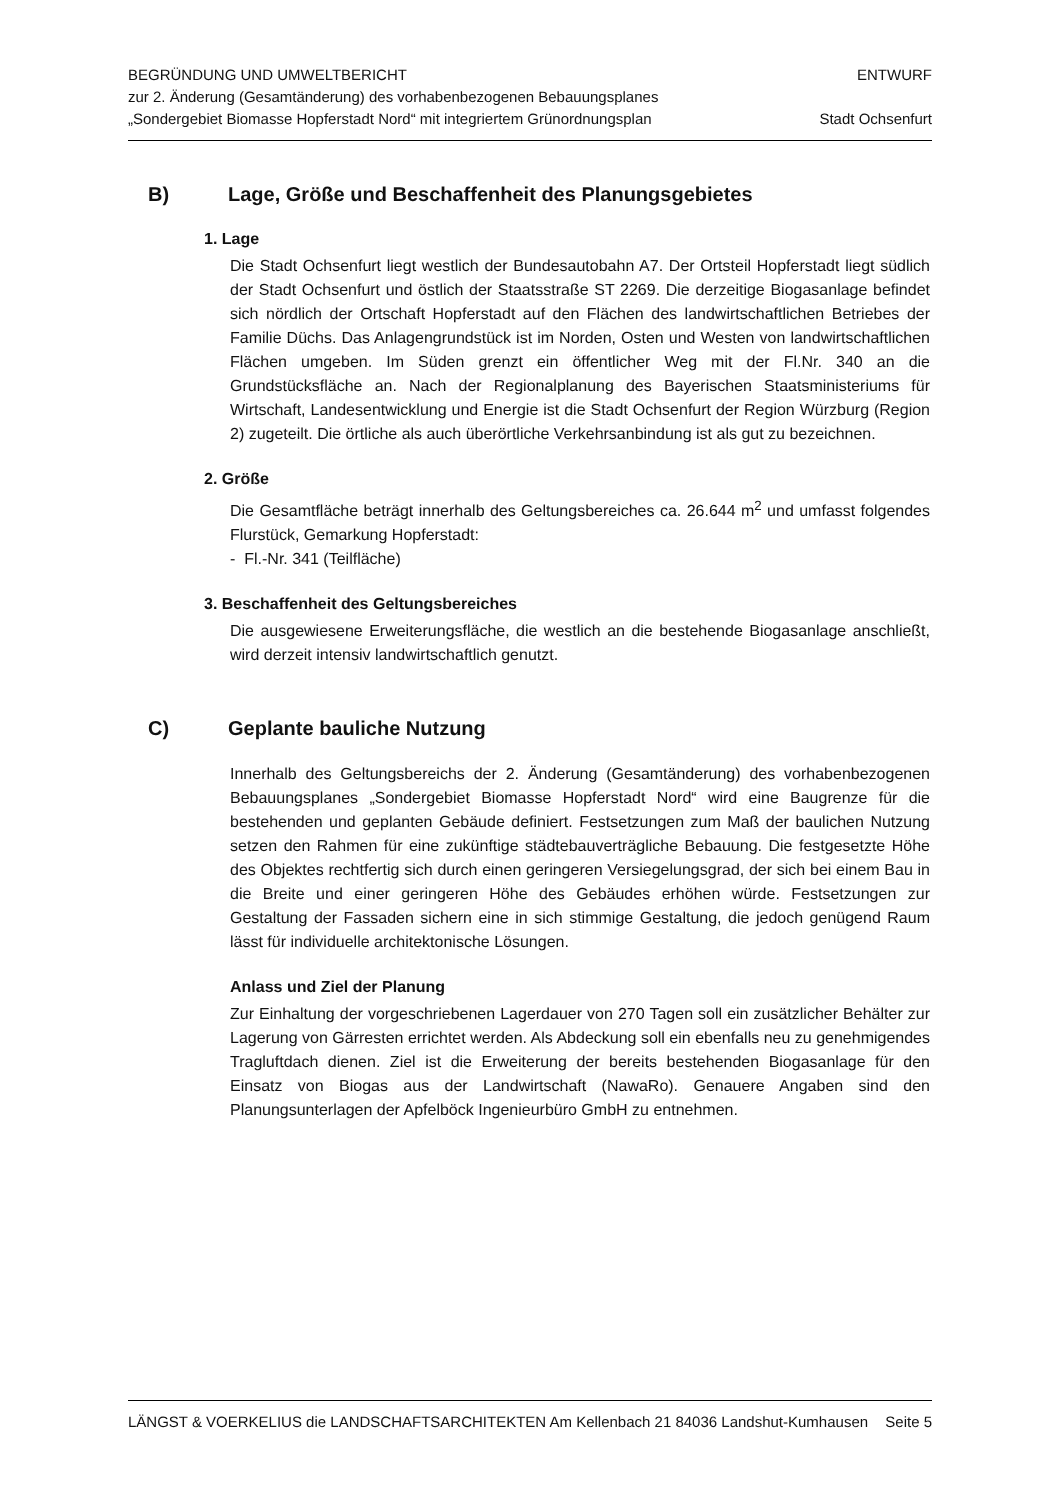BEGRÜNDUNG UND UMWELTBERICHT
zur 2. Änderung (Gesamtänderung) des vorhabenbezogenen Bebauungsplanes
„Sondergebiet Biomasse Hopferstadt Nord“ mit integriertem Grünordnungsplan
ENTWURF
Stadt Ochsenfurt
B) Lage, Größe und Beschaffenheit des Planungsgebietes
1. Lage
Die Stadt Ochsenfurt liegt westlich der Bundesautobahn A7. Der Ortsteil Hopferstadt liegt südlich der Stadt Ochsenfurt und östlich der Staatsstraße ST 2269. Die derzeitige Biogasanlage befindet sich nördlich der Ortschaft Hopferstadt auf den Flächen des landwirtschaftlichen Betriebes der Familie Düchs. Das Anlagengrundstück ist im Norden, Osten und Westen von landwirtschaftlichen Flächen umgeben. Im Süden grenzt ein öffentlicher Weg mit der Fl.Nr. 340 an die Grundstücksfläche an. Nach der Regionalplanung des Bayerischen Staatsministeriums für Wirtschaft, Landesentwicklung und Energie ist die Stadt Ochsenfurt der Region Würzburg (Region 2) zugeteilt. Die örtliche als auch überörtliche Verkehrsanbindung ist als gut zu bezeichnen.
2. Größe
Die Gesamtfläche beträgt innerhalb des Geltungsbereiches ca. 26.644 m<sup>2</sup> und umfasst folgendes Flurstück, Gemarkung Hopferstadt:
- Fl.-Nr. 341 (Teilfläche)
3. Beschaffenheit des Geltungsbereiches
Die ausgewiesene Erweiterungsfläche, die westlich an die bestehende Biogasanlage anschließt, wird derzeit intensiv landwirtschaftlich genutzt.
C) Geplante bauliche Nutzung
Innerhalb des Geltungsbereichs der 2. Änderung (Gesamtänderung) des vorhabenbezogenen Bebauungsplanes „Sondergebiet Biomasse Hopferstadt Nord“ wird eine Baugrenze für die bestehenden und geplanten Gebäude definiert. Festsetzungen zum Maß der baulichen Nutzung setzen den Rahmen für eine zukünftige städtebauverträgliche Bebauung. Die festgesetzte Höhe des Objektes rechtfertig sich durch einen geringeren Versiegelungsgrad, der sich bei einem Bau in die Breite und einer geringeren Höhe des Gebäudes erhöhen würde. Festsetzungen zur Gestaltung der Fassaden sichern eine in sich stimmige Gestaltung, die jedoch genügend Raum lässt für individuelle architektonische Lösungen.
Anlass und Ziel der Planung
Zur Einhaltung der vorgeschriebenen Lagerdauer von 270 Tagen soll ein zusätzlicher Behälter zur Lagerung von Gärresten errichtet werden. Als Abdeckung soll ein ebenfalls neu zu genehmigendes Tragluftdach dienen. Ziel ist die Erweiterung der bereits bestehenden Biogasanlage für den Einsatz von Biogas aus der Landwirtschaft (NawaRo). Genauere Angaben sind den Planungsunterlagen der Apfelböck Ingenieurbüro GmbH zu entnehmen.
LÄNGST & VOERKELIUS die LANDSCHAFTSARCHITEKTEN Am Kellenbach 21 84036 Landshut-Kumhausen Seite 5